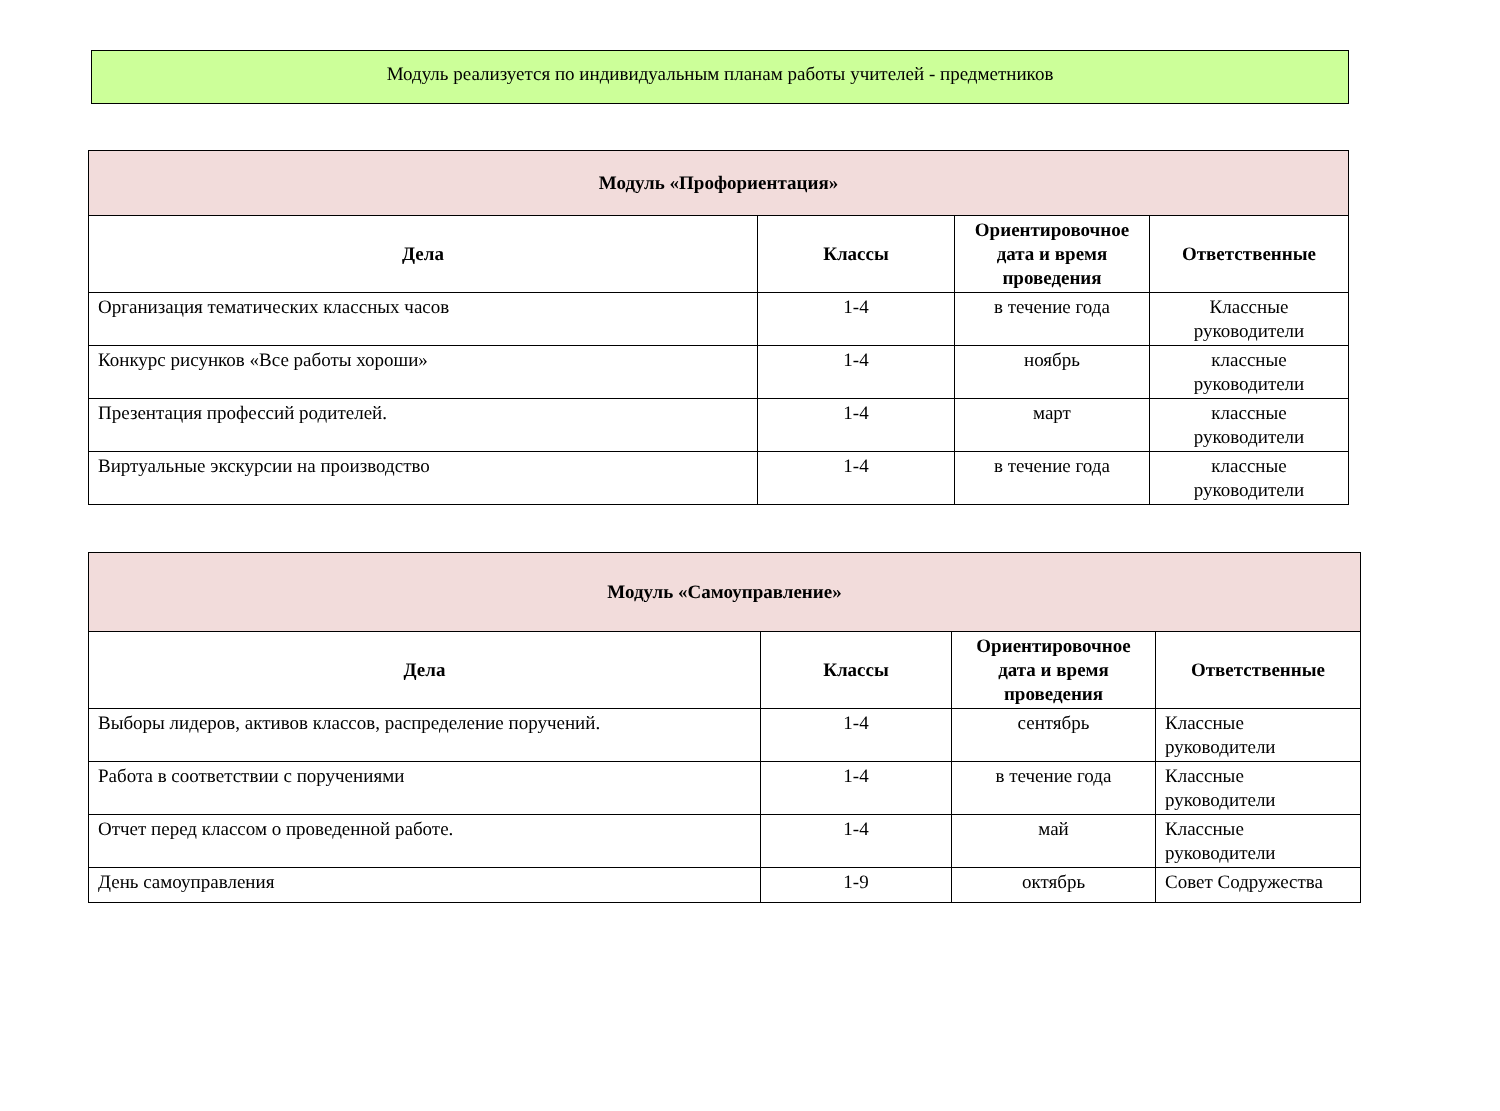Модуль реализуется по индивидуальным планам работы учителей - предметников
| Модуль «Профориентация» | | | |
| Дела | Классы | Ориентировочное дата и время проведения | Ответственные |
| Организация тематических классных часов | 1-4 | в течение года | Классные руководители |
| Конкурс рисунков «Все работы хороши» | 1-4 | ноябрь | классные руководители |
| Презентация профессий родителей. | 1-4 | март | классные руководители |
| Виртуальные экскурсии на производство | 1-4 | в течение года | классные руководители |
| Модуль «Самоуправление» | | | |
| Дела | Классы | Ориентировочное дата и время проведения | Ответственные |
| Выборы лидеров, активов классов, распределение поручений. | 1-4 | сентябрь | Классные руководители |
| Работа в соответствии с поручениями | 1-4 | в течение года | Классные руководители |
| Отчет перед классом о проведенной работе. | 1-4 | май | Классные руководители |
| День самоуправления | 1-9 | октябрь | Совет Содружества |